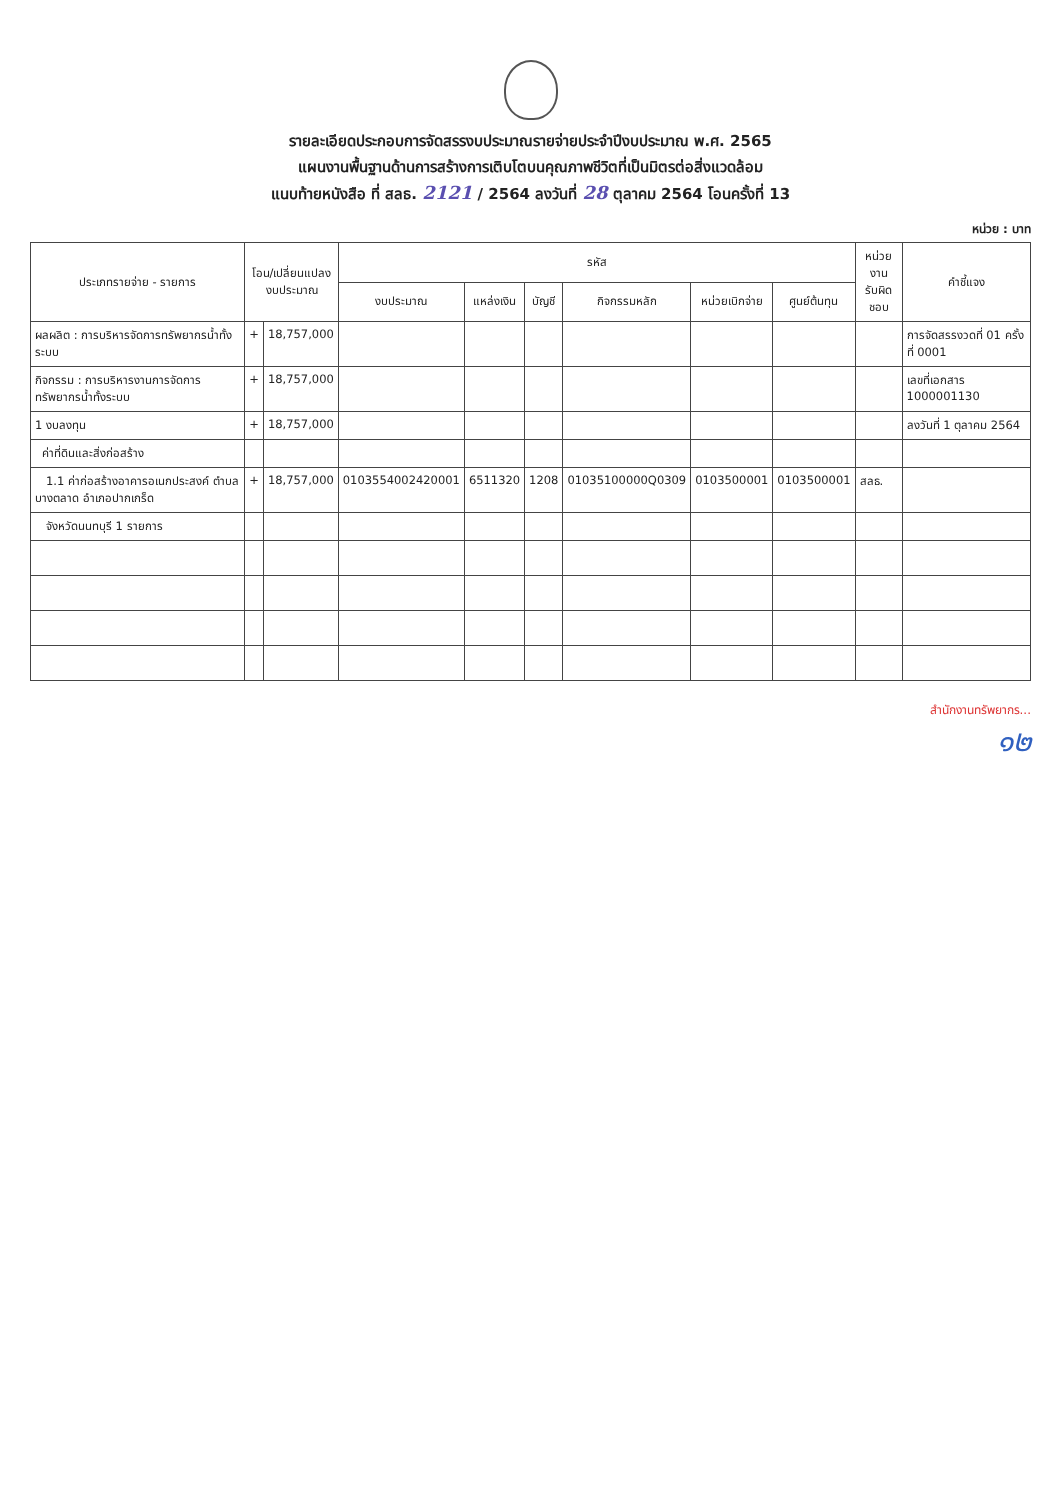รายละเอียดประกอบการจัดสรรงบประมาณรายจ่ายประจำปีงบประมาณ พ.ศ. 2565
แผนงานพื้นฐานด้านการสร้างการเติบโตบนคุณภาพชีวิตที่เป็นมิตรต่อสิ่งแวดล้อม
แนบท้ายหนังสือ ที่ สลธ. 2121 / 2564 ลงวันที่ 28 ตุลาคม 2564 โอนครั้งที่ 13
หน่วย : บาท
| ประเภทรายจ่าย - รายการ | โอน/เปลี่ยนแปลง งบประมาณ | | รหัส | | | | | | หน่วยงาน รับผิดชอบ | คำชี้แจง |
| --- | --- | --- | --- | --- | --- | --- | --- | --- | --- | --- |
| | | | งบประมาณ | แหล่งเงิน | บัญชี | กิจกรรมหลัก | หน่วยเบิกจ่าย | ศูนย์ต้นทุน | | |
| ผลผลิต : การบริหารจัดการทรัพยากรน้ำทั้งระบบ | + | 18,757,000 | | | | | | | | การจัดสรรงวดที่ 01 ครั้งที่ 0001 |
| กิจกรรม : การบริหารงานการจัดการทรัพยากรน้ำทั้งระบบ | + | 18,757,000 | | | | | | | | เลขที่เอกสาร 1000001130 |
| 1 งบลงทุน | + | 18,757,000 | | | | | | | | ลงวันที่ 1 ตุลาคม 2564 |
| ค่าที่ดินและสิ่งก่อสร้าง | | | | | | | | | | |
| 1.1 ค่าก่อสร้างอาคารอเนกประสงค์ ตำบลบางตลาด อำเภอปากเกร็ด | + | 18,757,000 | 0103554002420001 | 6511320 | 1208 | 01035100000Q0309 | 0103500001 | 0103500001 | สลธ. | |
| จังหวัดนนทบุรี 1 รายการ | | | | | | | | | | |
สำนักงานทรัพยากร...
๑๒